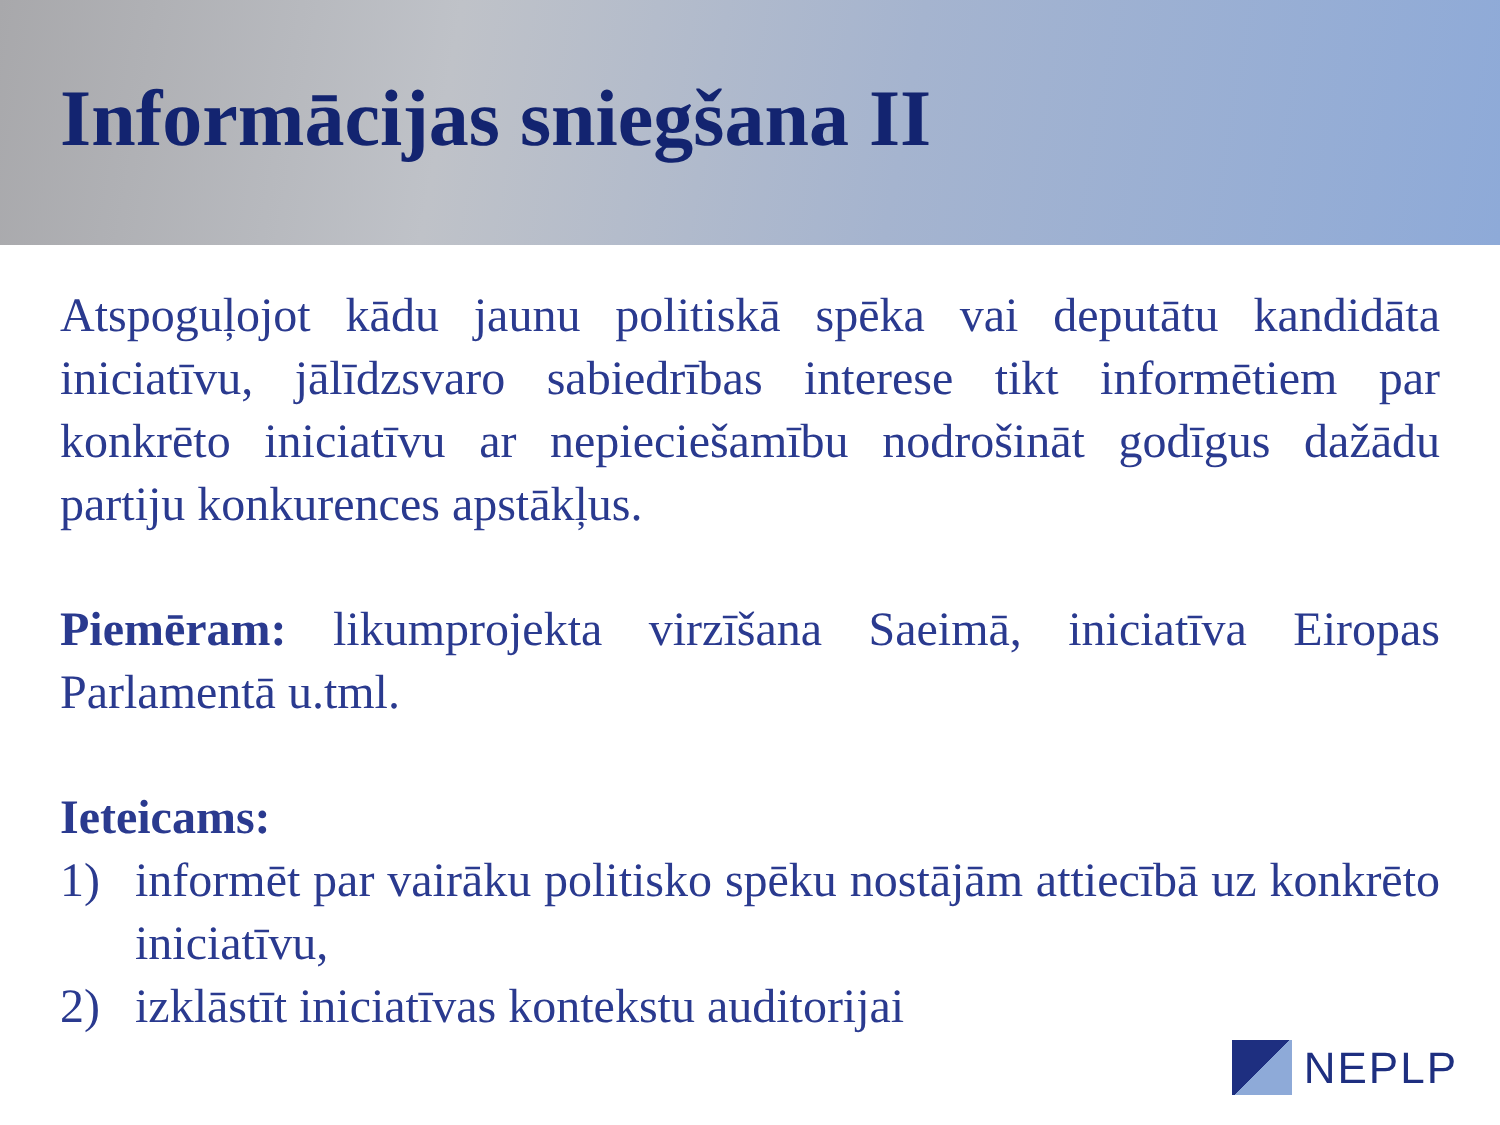Informācijas sniegšana II
Atspoguļojot kādu jaunu politiskā spēka vai deputātu kandidāta iniciatīvu, jālīdzsvaro sabiedrības interese tikt informētiem par konkrēto iniciatīvu ar nepieciešamību nodrošināt godīgus dažādu partiju konkurences apstākļus.
Piemēram: likumprojekta virzīšana Saeimā, iniciatīva Eiropas Parlamentā u.tml.
Ieteicams:
1) informēt par vairāku politisko spēku nostājām attiecībā uz konkrēto iniciatīvu,
2) izklāstīt iniciatīvas kontekstu auditorijai
NEPLP